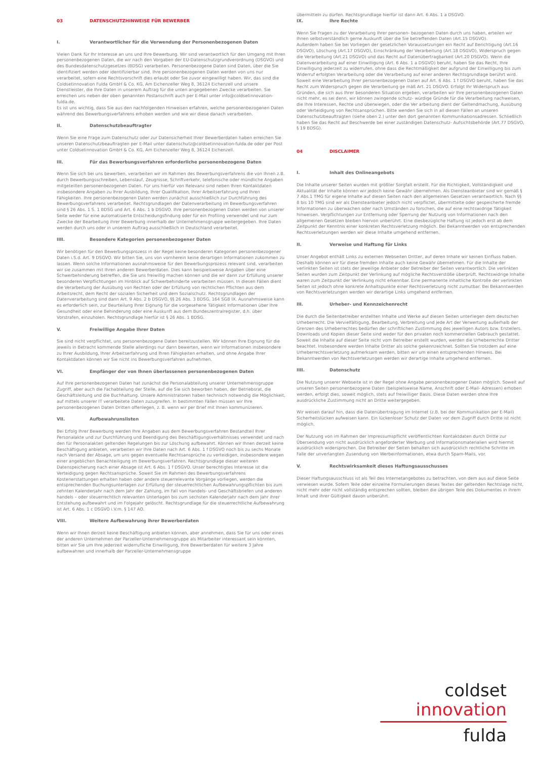03 DATENSCHUTZHINWEISE FÜR BEWERBER
I. Verantwortlicher für die Verwendung der Personenbezogenen Daten
Vielen Dank für Ihr Interesse an uns und Ihre Bewerbung. Wir sind verantwortlich für den Umgang mit Ihren personenbezogenen Daten, die wir nach den Vorgaben der EU-Datenschutzgrundverordnung (DSGVO) und des Bundesdatenschutzgesetzes (BDSG) verarbeiten. Personenbezogene Daten sind Daten, über die Sie identifiziert werden oder identifizierbar sind. Ihre personenbezogenen Daten werden von uns nur verarbeitet, sofern eine Rechtsvorschrift dies erlaubt oder Sie zuvor eingewilligt haben. Wir, das sind die Coldsetinnovation Fulda GmbH & Co. KG, Am Eichenzeller Weg 8, 36124 Eichenzell und unsere Dienstleister, die Ihre Daten in unserem Auftrag für die unten angegebenen Zwecke verarbeiten. Sie erreichen uns neben der oben genannten Postanschrift auch per E-Mail unter info@coldsetinnovation-fulda.de.
Es ist uns wichtig, dass Sie aus den nachfolgenden Hinweisen erfahren, welche personenbezogenen Daten während des Bewerbungsverfahrens erhoben werden und wie wir diese danach verarbeiten.
II. Datenschutzbeauftragter
Wenn Sie eine Frage zum Datenschutz oder zur Datensicherheit Ihrer Bewerberdaten haben erreichen Sie unseren Datenschutzbeauftragten per E-Mail unter datenschutz@coldsetinnovation-fulda.de oder per Post unter Coldsetinnovation GmbH & Co. KG, Am Eichenzeller Weg 8, 36124 Eichenzell.
III. Für das Bewerbungsverfahren erforderliche personenbezogene Daten
Wenn Sie sich bei uns bewerben, verarbeiten wir im Rahmen des Bewerbungsverfahrens die von Ihnen z.B. durch Bewerbungsschreiben, Lebenslauf, Zeugnisse, Schriftverkehr, telefonische oder mündliche Angaben mitgeteilten personenbezogenen Daten. Für uns hierfür von Relevanz sind neben Ihren Kontaktdaten insbesondere Angaben zu Ihrer Ausbildung, Ihrer Qualifikation, Ihrer Arbeitserfahrung und Ihren Fähigkeiten. Ihre personenbezogenen Daten werden zunächst ausschließlich zur Durchführung des Bewerbungsverfahrens verarbeitet. Rechtsgrundlagen der Datenverarbeitung im Bewerbungsverfahren sind § 26 Abs. 1 S. 1 BDSG und Art. 6 Abs. 1 b DSGVO. Ihre personenbezogenen Daten werden von unserer Seite weder für eine automatisierte Entscheidungsfindung oder für ein Profiling verwendet und nur zum Zwecke der Bearbeitung ihrer Bewerbung innerhalb der Unternehmensgruppe weitergegeben. Ihre Daten werden durch uns oder in unserem Auftrag ausschließlich in Deutschland verarbeitet.
IIII. Besondere Kategorien personenbezogener Daten
Wir benötigen für den Bewerbungsprozess in der Regel keine besonderen Kategorien personenbezogener Daten i.S.d. Art. 9 DSGVO. Wir bitten Sie, uns von vornherein keine derartigen Informationen zukommen zu lassen. Wenn solche Informationen ausnahmsweise für den Bewerbungsprozess relevant sind, verarbeiten wir sie zusammen mit Ihren anderen Bewerberdaten. Dies kann beispielsweise Angaben über eine Schwerbehinderung betreffen, die Sie uns freiwillig machen können und die wir dann zur Erfüllung unserer besonderen Verpflichtungen im Hinblick auf Schwerbehinderte verarbeiten müssen. In diesen Fällen dient die Verarbeitung der Ausübung von Rechten oder der Erfüllung von rechtlichen Pflichten aus dem Arbeitsrecht, dem Recht der sozialen Sicherheit und dem Sozialschutz. Rechtsgrundlagen der Datenverarbeitung sind dann Art. 9 Abs. 2 b DSGVO, §§ 26 Abs. 3 BDSG, 164 SGB IX. Ausnahmsweise kann es erforderlich sein, zur Beurteilung Ihrer Eignung für die vorgesehene Tätigkeit Informationen über Ihre Gesundheit oder eine Behinderung oder eine Auskunft aus dem Bundeszentralregister, d.h. über Vorstrafen, einzuholen. Rechtsgrundlage hierfür ist § 26 Abs. 1 BDSG.
V. Freiwillige Angabe Ihrer Daten
Sie sind nicht verpflichtet, uns personenbezogene Daten bereitzustellen. Wir können Ihre Eignung für die jeweils in Betracht kommende Stelle allerdings nur dann bewerten, wenn wir Informationen insbesondere zu Ihrer Ausbildung, Ihrer Arbeitserfahrung und Ihren Fähigkeiten erhalten, und ohne Angabe Ihrer Kontaktdaten können wir Sie nicht ins Bewerbungsverfahren aufnehmen.
VI. Empfänger der von Ihnen überlassenen personenbezogenen Daten
Auf Ihre personenbezogenen Daten hat zunächst die Personalabteilung unserer Unternehmensgruppe Zugriff, aber auch die Fachabteilung der Stelle, auf die Sie sich beworben haben, der Betriebsrat, die Geschäftsleitung und die Buchhaltung. Unsere Administratoren haben technisch notwendig die Möglichkeit, auf mittels unserer IT verarbeitete Daten zuzugreifen. In bestimmten Fällen müssen wir Ihre personenbezogenen Daten Dritten offenlegen, z. B. wenn wir per Brief mit Ihnen kommunizieren.
VII. Aufbewahrunslisten
Bei Erfolg Ihrer Bewerbung werden Ihre Angaben aus dem Bewerbungsverfahren Bestandteil Ihrer Personalakte und zur Durchführung und Beendigung des Beschäftigungsverhältnisses verwendet und nach den für Personalakten geltenden Regelungen bis zur Löschung aufbewahrt. Können wir Ihnen derzeit keine Beschäftigung anbieten, verarbeiten wir Ihre Daten nach Art. 6 Abs. 1 f DSGVO noch bis zu sechs Monate nach Versand der Absage, um uns gegen eventuelle Rechtsansprüche zu verteidigen, insbesondere wegen einer angeblichen Benachteiligung im Bewerbungsverfahren. Rechtsgrundlage dieser weiteren Datenspeicherung nach einer Absage ist Art. 6 Abs. 1 f DSGVO. Unser berechtigtes Interesse ist die Verteidigung gegen Rechtsansprüche. Soweit Sie im Rahmen des Bewerbungsverfahrens Kostenerstattungen erhalten haben oder andere steuerrelevante Vorgänge vorliegen, werden die entsprechenden Buchungsunterlagen zur Erfüllung der steuerrechtlichen Aufbewahrungspflichten bis zum zehnten Kalenderjahr nach dem Jahr der Zahlung, im Fall von Handels- und Geschäftsbriefen und anderen handels – oder steuerrechtlich relevanten Unterlagen bis zum sechsten Kalenderjahr nach dem Jahr ihrer Entstehung aufbewahrt und im Folgejahr gelöscht. Rechtsgrundlage für die steuerrechtliche Aufbewahrung ist Art. 6 Abs. 1 c DSGVO i.V.m. § 147 AO.
VIII. Weitere Aufbewahrung ihrer Bewerberdaten
Wenn wir Ihnen derzeit keine Beschäftigung anbieten können, aber annehmen, dass Sie für uns oder eines der anderen Unternehmen der Parzeller-Unternehmensgruppe als Mitarbeiter interessant sein könnten, bitten wir Sie um Ihre jederzeit widerrufliche Einwilligung, Ihre Bewerberdaten für weitere 3 Jahre aufbewahren und innerhalb der Parzeller-Unternehmensgruppe
übermitteln zu dürfen. Rechtsgrundlage hierfür ist dann Art. 6 Abs. 1 a DSGVO.
IX. Ihre Rechte
Wenn Sie Fragen zu der Verarbeitung Ihrer personen- bezogenen Daten durch uns haben, erteilen wir Ihnen selbstverständlich gerne Auskunft über die Sie betreffenden Daten (Art.15 DSGVO).
Außerdem haben Sie bei Vorliegen der gesetzlichen Voraussetzungen ein Recht auf Berichtigung (Art.16 DSGVO), Löschung (Art.17 DSGVO), Einschränkung der Verarbeitung (Art.18 DSGVO), Widerspruch gegen die Verarbeitung (Art.21 DSGVO) und das Recht auf Datenübertragbarkeit (Art.20 DSGVO). Wenn die Datenverarbeitung auf einer Einwilligung (Art. 6 Abs. 1 a DSGVO) beruht, haben Sie das Recht, Ihre Einwilligung jederzeit zu widerrufen, ohne dass die Rechtmäßigkeit der aufgrund der Einwilligung bis zum Widerruf erfolgten Verarbeitung oder die Verarbeitung auf einer anderen Rechtsgrundlage berührt wird. Soweit eine Verarbeitung Ihrer personenbezogenen Daten auf Art. 6 Abs. 1 f DSGVO beruht, haben Sie das Recht zum Widerspruch gegen die Verarbeitung ge mäß Art. 21 DSGVO. Erfolgt Ihr Widerspruch aus Gründen, die sich aus Ihrer besonderen Situation ergeben, verarbeiten wir Ihre personenbezogenen Daten nicht mehr, es sei denn, wir können zwingende schutz- würdige Gründe für die Verarbeitung nachweisen, die Ihre Interessen, Rechte und überwiegen, oder die Ver arbeitung dient der Geltendmachung, Ausübung oder Verteidigung von Rechtsansprüchen. Bitte wenden Sie sich in all diesen Fällen an unseren Datenschutzbeauftragten (siehe oben 2.) unter den dort genannten Kommunikationsadressen. Schließlich haben Sie das Recht auf Beschwerde bei einer zuständigen Datenschutz- Aufsichtsbehörde (Art.77 DSGVO, § 19 BDSG).
04 DISCLAIMER
I. Inhalt des Onlineangebots
Die Inhalte unserer Seiten wurden mit größter Sorgfalt erstellt. Für die Richtigkeit, Vollständigkeit und Aktualität der Inhalte können wir jedoch keine Gewähr übernehmen. Als Diensteanbieter sind wir gemäß § 7 Abs.1 TMG für eigene Inhalte auf diesen Seiten nach den allgemeinen Gesetzen verantwortlich. Nach §§ 8 bis 10 TMG sind wir als Diensteanbieter jedoch nicht verpflictet, übermittelte oder gespeicherte fremde Informationen zu überwachen oder nach Umständen zu forschen, die auf eine rechtswidrige Tätigkeit hinweisen. Verpflichtungen zur Entfernung oder Sperrung der Nutzung von Informationen nach den allgemeinen Gesetzen bleiben hiervon unberührt. Eine diesbezügliche Haftung ist jedoch erst ab dem Zeitpunkt der Kenntnis einer konkreten Rechtsverletzung möglich. Bei Bekanntwerden von entsprechenden Rechtsverletzungen werden wir diese Inhalte umgehend entfernen.
II. Verweise und Haftung für Links
Unser Angebot enthält Links zu externen Webseiten Dritter, auf deren Inhate wir keinen Einfluss haben. Deshalb können wir für diese fremden Inhalte auch keine Gewähr übernehmen. Für die Inhalte der verlinkten Seiten ist stets der jeweilige Anbieter oder Betreiber der Seiten verantwortlich. Die verlinkten Seiten wurden zum Zeitpunkt der Verlinkung auf mögliche Rechtsverstöße überprüft. Rechtswidrige Inhalte waren zum Zeitpunkt der Verlinkung nicht erkennbar. Eine permanente inhaltliche Kontrolle der verlinkten Seiten ist jedoch ohne konkrete Anhaltspunkte einer Rechtsverletzung nicht zumutbar. Bei Bekanntwerden von Rechtsverletzungen werden wir derartige Links umgehend entfernen.
III. Urheber- und Kennzeichenrecht
Die durch die Seitenbetreiber erstellten Inhalte und Werke auf diesen Seiten unterliegen dem deutschen Urheberrecht. Die Vervielfältigung, Bearbeitung, Verbreitung und jede Art der Verwertung außerhalb der Grenzen des Urheberrechtes bedürfen der schriftlichen Zustimmung des jeweiligen Autors bzw. Erstellers. Downloads und Kopien dieser Seite sind weder für den privaten noch kommerziellen Gebrauch gestattet. Soweit die Inhalte auf dieser Seite nicht vom Betreiber erstellt wurden, werden die Urheberrechte Dritter beachtet. Insbesondere werden Inhalte Dritter als solche gekennzeichnet. Sollten Sie trotzdem auf eine Urheberrechtsverletzung aufmerksam werden, bitten wir um einen entsprechenden Hinweis. Bei Bekanntwerden von Rechtsverletzungen werden wir derartige Inhalte umgehend entfernen.
IIII. Datenschutz
Die Nutzung unserer Webseite ist in der Regel ohne Angabe personenbezogener Daten möglich. Soweit auf unseren Seiten personenbezogene Daten (beispielsweise Name, Anschrift oder E-Mail- Adressen) erhoben werden, erfolgt dies, soweit möglich, stets auf freiwilliger Basis. Diese Daten werden ohne Ihre ausdrückliche Zustimmung nicht an Dritte weitergegeben.
Wir weisen darauf hin, dass die Datenübertragung im Internet (z.B. bei der Kommunikation per E-Mail) Sicherheitslücken aufweisen kann. Ein lückenloser Schutz der Daten vor dem Zugriff durch Dritte ist nicht möglich.
Der Nutzung von im Rahmen der Impressumspflicht veröffentlichten Kontaktdaten durch Dritte zur Übersendung von nicht ausdrücklich angeforderter Werbung und Informationsmaterialien wird hiermit ausdrücklich widersprochen. Die Betreiber der Seiten behalten sich ausdrücklich rechtliche Schritte im Falle der unverlangten Zusendung von Werbeinformationen, etwa durch Spam-Mails, vor.
V. Rechtswirksamkeit dieses Haftungsausschusses
Dieser Haftungsausschluss ist als Teil des Internetangebotes zu betrachten, von dem aus auf diese Seite verwiesen wurde. Sofern Teile oder einzelne Formulierungen dieses Textes der geltenden Rechtslage nicht, nicht mehr oder nicht vollständig entsprechen sollten, bleiben die übrigen Teile des Dokumentes in ihrem Inhalt und ihrer Gültigkeit davon unberührt.
coldset
innovation
fulda